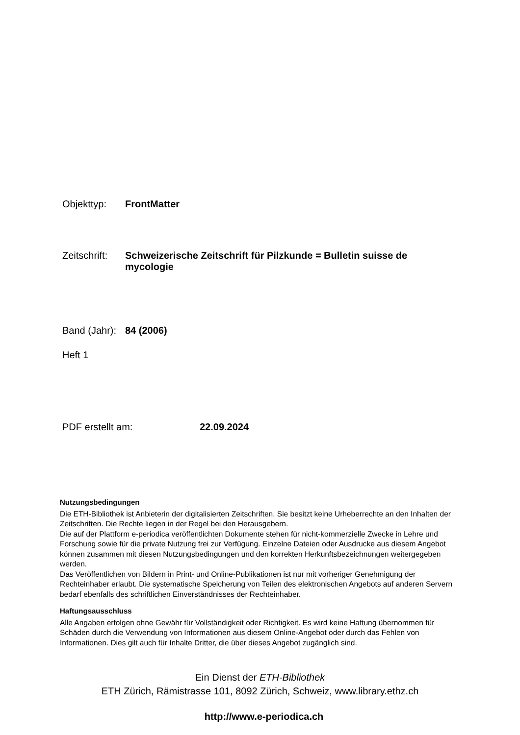Objekttyp: FrontMatter
Zeitschrift: Schweizerische Zeitschrift für Pilzkunde = Bulletin suisse de mycologie
Band (Jahr): 84 (2006)
Heft 1
PDF erstellt am: 22.09.2024
Nutzungsbedingungen
Die ETH-Bibliothek ist Anbieterin der digitalisierten Zeitschriften. Sie besitzt keine Urheberrechte an den Inhalten der Zeitschriften. Die Rechte liegen in der Regel bei den Herausgebern.
Die auf der Plattform e-periodica veröffentlichten Dokumente stehen für nicht-kommerzielle Zwecke in Lehre und Forschung sowie für die private Nutzung frei zur Verfügung. Einzelne Dateien oder Ausdrucke aus diesem Angebot können zusammen mit diesen Nutzungsbedingungen und den korrekten Herkunftsbezeichnungen weitergegeben werden.
Das Veröffentlichen von Bildern in Print- und Online-Publikationen ist nur mit vorheriger Genehmigung der Rechteinhaber erlaubt. Die systematische Speicherung von Teilen des elektronischen Angebots auf anderen Servern bedarf ebenfalls des schriftlichen Einverständnisses der Rechteinhaber.
Haftungsausschluss
Alle Angaben erfolgen ohne Gewähr für Vollständigkeit oder Richtigkeit. Es wird keine Haftung übernommen für Schäden durch die Verwendung von Informationen aus diesem Online-Angebot oder durch das Fehlen von Informationen. Dies gilt auch für Inhalte Dritter, die über dieses Angebot zugänglich sind.
Ein Dienst der ETH-Bibliothek
ETH Zürich, Rämistrasse 101, 8092 Zürich, Schweiz, www.library.ethz.ch
http://www.e-periodica.ch